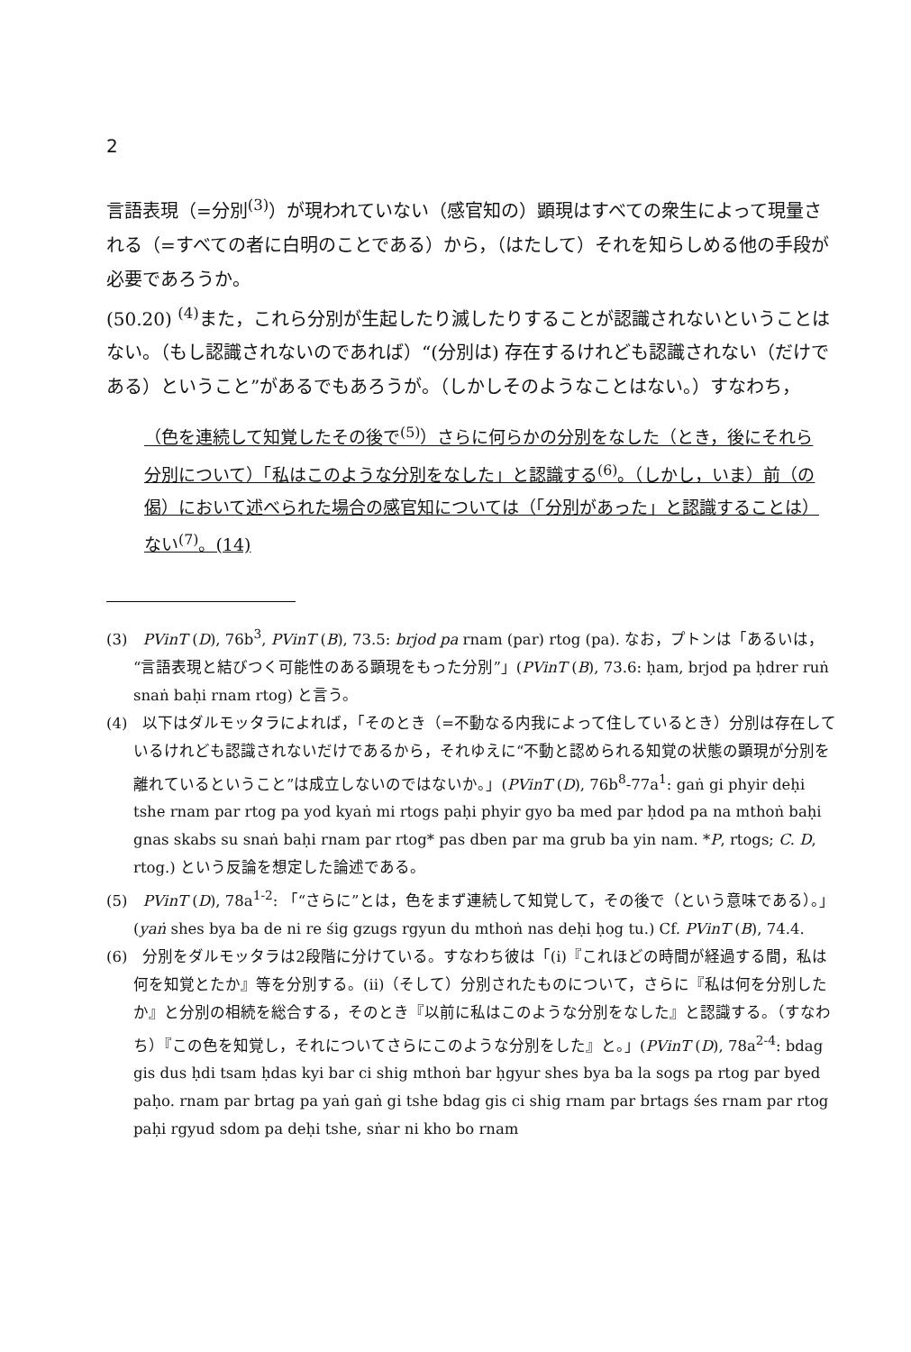2
言語表現（=分別<sup>(3)</sup>）が現われていない（感官知の）顕現はすべての衆生によって現量される（=すべての者に白明のことである）から，（はたして）それを知らしめる他の手段が必要であろうか。
(50.20) <sup>(4)</sup>また，これら分別が生起したり滅したりすることが認識されないということはない。（もし認識されないのであれば）“(分別は) 存在するけれども認識されない（だけである）ということ”があるでもあろうが。（しかしそのようなことはない。）すなわち，
（色を連続して知覚したその後で<sup>(5)</sup>）さらに何らかの分別をなした（とき，後にそれら分別について）「私はこのような分別をなした」と認識する<sup>(6)</sup>。（しかし，いま）前（の偈）において述べられた場合の感官知については（「分別があった」と認識することは）ない<sup>(7)</sup>。(14)
(3)　PVinT (D), 76b<sup>3</sup>, PVinT (B), 73.5: brjod pa rnam (par) rtog (pa). なお，プトンは「あるいは，“言語表現と結びつく可能性のある顕現をもった分別”」(PVinT (B), 73.6: ḥam, brjod pa ḥdrer ruṅ snaṅ baḥi rnam rtog) と言う。
(4)　以下はダルモッタラによれば，「そのとき（=不動なる内我によって住しているとき）分別は存在しているけれども認識されないだけであるから，それゆえに“不動と認められる知覚の状態の顕現が分別を離れているということ”は成立しないのではないか。」(PVinT (D), 76b<sup>8</sup>-77a<sup>1</sup>: gaṅ gi phyir deḥi tshe rnam par rtog pa yod kyaṅ mi rtogs paḥi phyir gyo ba med par ḥdod pa na mthoṅ baḥi gnas skabs su snaṅ baḥi rnam par rtog* pas dben par ma grub ba yin nam. *P, rtogs; C. D, rtog.) という反論を想定した論述である。
(5)　PVinT (D), 78a<sup>1-2</sup>: 「“さらに”とは，色をまず連続して知覚して，その後で（という意味である）。」(yaṅ shes bya ba de ni re śig gzugs rgyun du mthoṅ nas deḥi ḥog tu.) Cf. PVinT (B), 74.4.
(6)　分別をダルモッタラは2段階に分けている。すなわち彼は「(i)『これほどの時間が経過する間，私は何を知覚とたか』等を分別する。(ii)（そして）分別されたものについて，さらに『私は何を分別したか』と分別の相続を総合する，そのとき『以前に私はこのような分別をなした』と認識する。（すなわち）『この色を知覚し，それについてさらにこのような分別をした』と。」(PVinT (D), 78a<sup>2-4</sup>: bdag gis dus ḥdi tsam ḥdas kyi bar ci shig mthoṅ bar ḥgyur shes bya ba la sogs pa rtog par byed paḥo. rnam par brtag pa yaṅ gaṅ gi tshe bdag gis ci shig rnam par brtags śes rnam par rtog paḥi rgyud sdom pa deḥi tshe, sṅar ni kho bo rnam